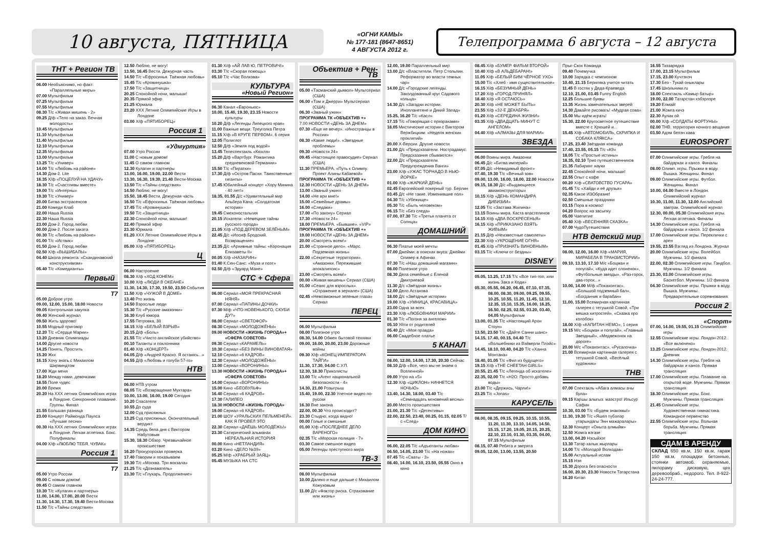10 августа, ПЯТНИЦА
«ОГНИ КАМЫ»
№ 177-181 (8647-8651)
4 АВГУСТА 2012 г.
Телепрограмма 6 августа – 12 августа
ТНТ + Регион ТВ
06.00 Необъяснимо, но факт: «Параллельные миры»
07.00 Мультфильм
07.25 Мультфильм
07.55 Мультфильм
08.30 Т/с «Живая мишень - 2»
09.25 Д/ф «Тело на заказ. Вечная молодость»
10.45 Мультфильм
11.10 Мультфильм
11.40 Мультфильм
12.10 Мультфильм
12.35 Мультфильм
13.00 Мультфильм
13.25 Т/с «Универ»
14.00 Т/с «Любовь на районе»
14.30 Дом-2. Lite
16.35 Х/ф «ПОЦЕЛУЙ НА УДАЧУ»
18.30 Т/с «Счастливы вместе»
19.00 Т/с «Интерны»
19.30 Т/с «Универ»
20.00 Битва экстрасенсов
21.00 Комеди Клаб
22.00 Наша Russia
22.30 Наша Russia
23.00 Дом-2. Город любви
00.00 Дом-2. После заката
00.30 Т/с «Любовь на районе»
01.00 Т/с «Иствик»
01.50 Дом-2. Город любви
02.50 Х/ф «ВЫШИБАЛЫ»
04.40 Школа ремонта: «Скандинавский конструктивизм»
05.40 Т/с «Комедианты»
Первый
Т7
05.00 Доброе утро
09.00, 12.00, 15.00, 18.00 Новости
09.05 Контрольная закупка
09.40 Женский журнал
09.50 Жить здорово!
10.55 Модный приговор
12.20 Т/с «Сердце Марии»
13.20 Дневник Олимпиады
14.00 Другие новости
14.25 Понять. Простить
15.20 Жкх
16.15 Хочу знать с Михаилом Ширвиндтом
17.00 Жди меня
18.20 Между нами, девочками
18.55 Поле чудес
20.00 Время
20.20 На XXX летних Олимпийских играх в Лондоне. Синхронное плавание. Группы. Финал
21.55 Большая разница
23.00 Концерт Раймонда Паулса «Лучшие песни»
00.30 На XXX летних Олимпийских играх в Лондоне. Легкая атлетика. Бокс. Полуфиналы
04.00 Х/ф «ЛЮБЛЮ ТЕБЯ, ЧУВАК»
Россия 1
Т7
05.00 Утро России
09.00 С новым домом!
09.45 О самом главном
10.30 Т/с «Кулагин и партнеры»
11.00, 14.00, 17.00, 20.00 Вести
11.30, 14.30, 17.30, 19.40 Вести-Москва
11.50 Т/с «Тайны следствия»
12.50 Люблю, не могу!
13.50, 16.45 Вести. Дежурная часть
14.50 Т/с «Ефросинья. Таёжная любовь»
15.45 Т/с «Кровинушка»
17.50 Т/с «Защитница»
20.25 Спокойной ночи, малыши!
20.35 Прямой эфир
21.25 Юрмала
23.20 XXX Летние Олимпийские Игры в Лондоне
03.00 Х/ф «ПЯТИБОРЕЦ»
Россия 1
«Удмуртия»
07.00 Утро России
11.00 С новым домом!
11.45 О самом главном
12.30 Кулагин и партнеры
13.00, 16.00, 19.00, 22.00 Вести
13.30, 16.30, 19.30, 21.40 Вести-Москва
13.50 Т/с «Тайны следствия»
14.50 Люблю, не могу!
15.50, 18.45 Вести. Дежурная часть
16.50 Т/с «Ефросинья. Таёжная любовь»
17.45 Т/с «Кровинушка»
19.50 Т/с «Защитница»
22.30 Спокойной ночи, малыши!
22.40 Прямой эфир
23.30 Юрмала
01.20 XXX Летние Олимпийские Игры в Лондоне
05.00 Х/ф «ПЯТИБОРЕЦ»
Ц
06.00 Настроение
08.30 Х/ф «ХОД КОНЕМ»
10.00 Х/ф «ЛЮДИ В ОКЕАНЕ»
11.30, 14.30, 17.30, 19.50, 23.50 События
11.50 Х/ф «ЧУЖОЙ В ДОМЕ»
13.40 Pro жизнь
14.50 Взрослые люди
15.30 Т/с «Русские амазонки»
16.30 Клуб юмора
17.55 Петровка, 38
18.15 Х/ф «БЕЛЫЙ ВЗРЫВ»
20.15 Д/ф «Боль»
21.55 Т/с «Чисто английское убийство»
00.10 Таланты и поклонники
01.40 Х/ф «КОНЦЕРТ»
04.05 Д/ф «Андрей Краско. Я остаюсь...»
04.55 Д/ф «Любовь и голуби 57-го»
НТВ
06.00 НТВ утром
08.05 Т/с «Возвращение Мухтара»
10.00, 13.00, 16.00, 19.00 Сегодня
10.20 Спасатели
10.55 До суда
12.00 Суд присяжных
13.25 Суд присяжных. Окончательный вердикт
14.35 Средь бела дня с Виктором Набутовым
15.30, 18.30 Обзор. Чрезвычайное происшествие
16.20 Прокурорская проверка
17.40 Говорим и показываем
19.30 Т/с «Москва. Три вокзала»
21.25 Т/с «Дознаватель»
23.30 Т/с «Глухарь. Продолжение»
01.30 Х/ф «АЙ ЛАВ Ю, ПЕТРОВИЧ!»
03.30 Т/с «Скорая помощь»
05.10 Т/с «Час Волкова»
КУЛЬТУРА
«Новый Регион»
06.30 Канал «Евроньюс»
10.00, 15.40, 19.30, 23.15 Новости культуры
10.20 Д/ф «Легенды Липецкого края»
11.00 Важные вещи: Треуголка Петра
11.15 Х/ф «В КРУГЕ ПЕРВОМ», 6 серия
12.05 Полиглот
12.50 Д/ф «Земля под водой»
13.45 Телеспектакль «Кюхля»
15.20 Д/ф «Вартбург. Романтика средневековой Германии»
15.50 Т/с «Пиратки»
17.30 Д/ф «Остров Пасхи. Таинственные гиганты»
17.45 Юбилейный концерт «Хору Минина - 40 лет!»
18.35, 01.55 Д/с «Удивительный мир Альбера Кана: «Солдатская история»
19.45 Смехоностальгия
20.15 Искатели: «Немецкие тайны русского города»
21.05 Х/ф «ПОД ДЕРЕВОМ ЗЕЛЁНЫМ»
22.45 Д/с «Иосиф Бродский. Возвращение»
23.35 Д/с «Архивные тайны: «Коронация Елизаветы II»
00.05 Х/ф «НАЗАРИН»
01.40 К.Сен-Санс. «Муза и поэт»
02.50 Д/ф «Эдуард Мане»
СТС + Сфера
06.00 Сериал «МОЯ ПРЕКРАСНАЯ НЯНЯ»
07.00 Сериал «ПАПИНЫ ДОЧКИ»
07.30 М/ф «ЧТО НОВЕНЬКОГО, СКУБИ ДУ?»
08.00 Сериал «СВЕТОФОР»
08.30 Сериал «МОЛОДОЖЁНЫ»
09.00 НОВОСТИ «ЖИЗНЬ ГОРОДА»+ «СФЕРА СОВЕТОВ»
09.30 Сериал «КАРАМЕЛЬ»
10.30 Сериал «БЕЗ ВИНЫ ВИНОВАТАЯ»
12.10 Сериал «6 КАДРОВ»
12.30 Сериал «МОЛОДОЖЁНЫ»
13.00 Сериал «ВОРОНИНЫ»
13.30 НОВОСТИ «ЖИЗНЬ ГОРОДА»+ «СФЕРА СОВЕТОВ»
14.00 Сериал «ВОРОНИНЫ»
15.00 Кино «БЕОВУЛЬФ»
16.40 Сериал «6 КАДРОВ»
17.30 ГАЛИЛЕО
18.30 НОВОСТИ «ЖИЗНЬ ГОРОДА»
19.00 Сериал «6 КАДРОВ»
21.00 ШОУ «УРАЛЬСКИХ ПЕЛЬМЕНЕЙ». КАК Я ПРОВЕЛ ЭТО
22.30 Сериал «ДАЁШЬ МОЛОДЁЖЬ!»
23.30 Сатирический альманах НЕРЕАЛЬНАЯ ИСТОРИЯ
00.00 Кино «НЕТЛАНДИЯ»
03.20 Кино «ДЕЛО №39»
05.25 М/ф «ХРАБРЫЙ ЗАЯЦ»
05.45 МУЗЫКА НА СТС
Объектив + Рен-ТВ
05.00 «Тасманский дьявол» Мультсериал (США)
06.00 «Том и Джерри» Мультсериал (США)
06.30 «Званый ужин»
ПРОГРАММА ТК «ОБЪЕКТИВ +»
7.00 НОВОСТИ «ДЕНЬ ЗА ДНЕМ»
07.30 «Еще не вечер». «Иностранцы в России»
08.30 «Какие люди!». «Звездные проблемы»
09.30 «Новости 24»
09.45 «Настоящее правосудие» Сериал (США)
11.30 ПРЕМЬЕРА. «Путь к Олимпу. Проект Алины Кабаевой»
ПРОГРАММА ТК «ОБЪЕКТИВ +»
12.30 НОВОСТИ «ДЕНЬ ЗА ДНЕМ»
13.00 «Званый ужин»
14.00 «Не ври мне!»
15.00 «Семейные драмы»
16.00 «Следаки»
17.00 «По закону» Сериал
17.30 «Новости 24»
18.00 ПРЕМЬЕРА. «Бывшие». «VIP»
ПРОГРАММА ТК «ОБЪЕКТИВ +»
19.00 НОВОСТИ «ДЕНЬ ЗА ДНЕМ»
20.00 «Смотреть всем!»
21.00 «Странное дело». «Марс. Подземная жизнь»
22.00 «Секретные территории». «Амазонки. Пережившие апокалипсис»
23.00 «Смотреть всем!»
00.00 «Живая мишень» Сериал (США)
01.00 «Сеанс для взрослых». «Отражение в зеркале» (США)
02.45 «Невозможные зеленые глаза» Сериал
ПЕРЕЦ
06.00 Мультфильм
08.00 Полезное утро
08.30, 14.00 Обмен бытовой техники
09.00, 16.00, 20.00, 23.00 Дорожные войны
09.30 Х/ф «КОНЕЦ ИМПЕРАТОРА ТАЙГИ»
11.30, 17.30, 04.00 С.У.П.
12.30, 18.30 Приколисты
13.00 Т/с «Агент национальной безопасности - 4»
14.30, 21.00 Розыгрыш
15.40, 19.00, 22.30 Улетное видео по-русски
16.30 Вне закона
22.00, 00.30 Что происходит?
23.30 Стыдно, когда видно!
00.00 Голые и смешные
01.00 Х/ф «ПОСЛЕДНЕЕ ДЕЛО ВАРЕНОГО»
02.35 Т/с «Морская полиция - 7»
03.30 Самое смешное видео
05.00 Легенды преступного мира
ТВ-3
08.00 Мультфильм
10.00 Далеко и еще дальше с Михаилом Кожуховым
11.00 Д/с «Фактор риска. Страхование или жизнь»
12.00, 19.00 Параллельный мир
13.00 Д/с «Властители. Петр Стольпин. Реформатор во власти темных чар»
14.00 Д/с «Городские легенды. Заколдованный круг Садового кольца»
14.30 Д/с «Загадки истории. Инопланетяне и Дикий Запад»
15.25, 16.20 Т/с «Касл»
17.15 Т/с «Говорящая с призраками»
18.05 Мистические истории с Виктором Вержбицким: «Неделя женских проклятий»
20.00 Х-Версии. Другие новости
21.00 Д/с «Предсказатели. Нострадамус. Предсказания сбываются»
22.00 Д/с «Предсказатели. Предупреждения Ванги»
23.00 Х/ф «УЖАС ТОРНАДО В НЬЮ-ЙОРКЕ»
01.00 Х/ф «ЖАРКИЙ ДЕНЬ»
02.45 Европейский покерный тур. Берлин
03.45 Д/с «Не такие. Изменившие пол»
04.30 Т/с «Убежище»
05.30 Т/с «Быть человеком»
06.15 Т/с «Без следа»
07.00, 07.30 Т/с «Третья планета от Солнца»
ДОМАШНИЙ
06.30 Платье моей мечты
07.00 Джейми: в поисках вкуса: Джейми Оливер в Афинах
07.30 Т/с «Наш домашний магазин»
08.00 Полезное утро
08.30 Дела семейные с Еленой Дмитриевой
11.30 Д/с «Звёздная жизнь»
12.00 Дело Астахова
18.00 Д/с «Звёздные истории»
19.00 Х/ф «УМНИЦА, КРАСАВИЦА»
23.00 Одна за всех
23.30 Х/ф «ЛЮБОВНИКИ МАРИИ»
01.30 Т/с «Погоня за ангелом»
05.10 Уйти от родителей
05.40 Д/с «Моя правда»
06.00 Свадебное платье
5 КАНАЛ
08.00, 12.00, 14.00, 17.30, 20.30 Сейчас
08.10 Д/ф «Все, чего мы не знаем о Вселенной»
09.00 Утро на «5»
12.30 Х/ф «ЦИКЛОН» НАЧНЕТСЯ НОЧЬЮ»
13.40, 14.30, 18.00, 03.40 Т/с «Семнадцать мгновений весны»
20.00 Место происшествия
21.00, 21.30 Т/с «Детективы»
22.00, 22.50, 23.40, 00.25, 01.15, 02.05 Т/с «След»
ДОМ КИНО
06.00, 22.05 Т/с «Адъютанты любви»
06.50, 14.05, 23.00 Т/с «На ножах»
07.45 Т/с «Сваты - 3»
08.40, 14.00, 16.10, 23.50, 05.55 Окно в кино
08.45 Х/ф «БУМЕР. ФИЛЬМ ВТОРОЙ»
10.40 Х/ф «В АЛЬДЕБАРАН!»
11.05 Х/ф «БЕЛЫЙ БИМ ЧЁРНОЕ УХО»
15.00 Т/с «Хлеб - имя существительное»
16.15 Х/ф «БЕЗУМНЫЙ ДЕНЬ»
17.20 Х/ф «ГОРОД ПРИНЯЛ»
18.40 Х/ф «Я ОСТАЮСЬ»
20.30 Х/ф «НЕ МОЖЕТ БЫТЬ»
23.55 Х/ф «32-Е ДЕКАБРЯ»
01.20 Х/ф «СЕРЕДИНА ЖИЗНИ»
03.35 Х/ф «ДВАДЦАТЬ МИНУТ С АНГЕЛОМ»
04.40 Х/ф «АЛМАЗЫ ДЛЯ МАРИИ»
ЗВЕЗДА
06.00 Воины мира. Амазонки
06.45 Д/с «Битва империй»
07.05 Д/с «Невидимый фронт»
07.40, 19.30 Т/с «Вечный зов»
09.00, 13.00, 16.00, 18.00, 22.00 Новости
09.15, 18.30 Д/с «Выдающиеся авиаконструкторы»
10.15 Х/ф «ДЕНЬ КОМАНДИРА ДИВИЗИИ»
12.05 Т/с «Застава Жилина»
13.15 Воины мира. Каста властелинов
14.15 Х/ф «ДВА ВОСКРЕСЕНЬЯ»
16.15 Х/ф «ПРИКАЗАНО ВЗЯТЬ ЖИВЫМ»
21.15 Д/ф «Неизвестные самолеты»
22.30 Х/ф «УКРОЩЕНИЕ ОГНЯ»
01.45 Х/ф «ПРИЗНАТЬ ВИНОВНЫМ»
03.15 Т/с «Ключи от бездны»
DISNEY
05.05, 13.25, 17.15 Т/с «Все тип-топ, или жизнь Зака и Коди»
05.30, 05.55, 06.20, 06.45, 07.10, 07.35, 08.00, 08.30, 09.00, 09.25, 09.55, 10.25, 10.55, 11.20, 11.45, 12.10, 12.35, 15.10, 15.35, 16.00, 16.25, 16.50, 02.25, 02.55, 03.20, 03.40, 04.05 Мультфильм
13.00, 01.35 Т/с «Настоящий Арон Стоун»
13.50, 23.50 Т/с «Дайте Санни шанс»
14.15, 17.40, 00.15, 04.40 Т/с «Волшебники из Вэйверли Плэйс»
14.45, 18.10, 00.40, 04.20 Т/с «Ханна Монтана»
18.40, 01.05 Т/с «Фил из будущего»
19.15 Х/ф «THE CHEETAH GIRLS»
20.55, 21.45 Т/с «Легенда об искателе»
22.35, 02.00 Т/с «Н2О: Просто добавь воды»
23.00 Т/с «Держись, Чарли!»
23.25 Т/с «Jonas»
КАРУСЕЛЬ
08.00, 08.35, 09.15, 09.25, 10.15, 10.55, 11.20, 11.30, 13.10, 14.05, 14.50, 15.15, 17.20, 19.05, 20.15, 20.25, 22.10, 23.10, 01.30, 03.35, 04.00, 07.15 Мультфильм
08.15, 07.40 Ребята и зверята
09.05, 12.00, 13.00, 13.55, 20.50
Прыг-Скок Команда
09.40 Почемучка
10.00 Зарядка с чемпионом
10.40, 21.15 Бериляка учится читать
11.45 В гостях у Деда-Краеведа
12.10, 21.00, 03.45 Funny English
12.25 Большие буквы
13.35 Жизнь замечательных зверей
14.30 Давайте рисовать! «Мудрая сова»
15.00 Мы идём играть!
15.30, 22.00 Кругосветное путешествие вместе с Хрюшей и...
15.45 Х/ф «АВТОМОБИЛЬ, СКРИПКА И СОБАКА КЛЯКСА»
17.25, 23.40 Звёздная команда
17.40, 23.55, 05.15 Т/с «К9»
18.05 Т/с «Простые истины»
18.35, 02.10 Трио путешественников
21.35 Лабиринт науки
22.45 Спокойной ночи, малыши!
22.55 Опыт с кофе
00.20 Х/ф «СВАТОВСТВО ГУСАРА»
01.45 Т/с «Хайди и её друзья»
02.35 Какое ИЗОбразие!
02.50 Смешные праздники
03.15 Пора в космос!
04.20 Вопрос на засыпку
05.00 Чаепитие
05.40 Х/ф «ВЕСЕННЯЯ СКАЗКА»
07.00 ЧудоПутешествия
НТВ детский мир
08.00, 12.00, 16.00 Х/ф «МАРИЯ, МИРАБЕЛА В ТРАНЗИСТОРИИ»
09.10, 13.10, 17.10 М/с «Боцман и попугай», «Куда идет слоненок», «Футбольные звезды», «Раз-горох, два-горох...»
10.00, 14.00 М/ф «Покахонтас», «Большой подземный бал», «Богданчик и барабан»
11.00, 15.00 Всемирная картинная галерея с тетушкой Совой, «Три мешка хитростей», «Сказка про колобок»
18.00 Х/ф «КАПИТАН НЕМО», 1 серия
19.15 М/с «Боцман и попугай», «Главный Звездный», «Медвежонок на дороге»
20.00 М/с «Покахонтас», «Русалочка»
21.00 Всемирная картинная галерея с тетушкой Совой, «Весёлый художник»
ТНВ
07.00 Спектакль «Абага алмасы ачы була»
09.15 Каршы алыгыз: маэстро! Ильсур Сафин
10.30, 03.00 Т/с «Будем знакомы!»
11.30, 19.30 Т/с «Яшел түбәләр утарындагы Энн мажаралары»
12.30 Концерт «Онытa алмыйм»
12.50 Жомга вэгазе
13.00, 04.20 Нэсыйхэт
13.30 Татар халык жырлары
14.00 Т/с «Молодой Волкодав»
15.00 Актуальный ислам
15.15 Нэп
15.30 Дорога без опасности
16.00, 20.30, 23.30 Новости Татарстана
16.20 Китап
16.55 Тиззарядка
17.00, 23.15 Мультфильм
17.15, 23.00 Кучтэнэч
17.30 Без - Тукай оныклары
17.45 Школьники.ru
18.00 Спектакль «Камыр батыр»
19.00, 22.00 Татарстан хэбэрлэре
19.20 Елмай!
21.00 Жомга кичэ
22.30 Аулак ой
00.00 Х/ф «СОЛДАТЫ ФОРТУНЫ»
02.00 ТНВ: территория ночного вещания
03.50 Адэм белэн хава
EUROSPORT
07.00 Олимпийские игры. Гребля на байдарках и каноэ. Финалы
08.00 Олимп. игры. Прыжки в воду. Вышка. Женщины. Финал
09.00 Олимпийские игры. Футбол. Женщины. Финал
10.00, 04.00 Вместе в Лондон. Олимпийский журнал
10.30, 11.00, 11.30, 12.00 Английский завтрак. Олимпийский журнал
12.30, 00.00, 05.30 Олимпийские игры. Легкая атлетика. Финалы
14.30 Олимпийские игры. Гребля на байдарках и каноэ. 1/2 финала
17.00 Олимпийские игры. Переклички с арен
19.55, 23.55 Взгляд из Лондона. Журнал
20.00 Олимпийские игры. Волейбол. Мужчины. 1/2 финала
22.00, 02.30 Олимпийские игры. Гандбол. Мужчины. 1/2 финала
23.30, 03.00 Олимпийские игры. Баскетбол. Мужчины. 1/2 финала
04.30 Олимпийские игры. Прыжки в воду. Вышка. Мужчины. Предварительные соревнования
Россия 2
«Спорт»
07.00, 14.00, 19.55, 01.15 Олимпийские игры
12.55 Олимпийские игры. Лондон-2012. «Все включено»
13.25 Олимпийские игры. Лондон-2012. Дневник
14.30 Олимпийские игры. Гребля на байдарках и каноэ. Прямая трансляция
17.00 Олимпийские игры. Плавание на открытой воде. Мужчины. Прямая трансляция
18.30 Олимпийские игры. Бокс. Мужчины. Прямая трансляция
21.45 Олимпийские игры. Художественная гимнастика. Командное первенство
22.55 Олимпийские игры. Вольная борьба. Мужчины. Прямая трансляция
СДАМ В АРЕНДУ
СКЛАД 650 кв.м, 150 кв.м, гараж 150 кв.м, площадки бетонные, стоянки автомоб. охраняемые, пилораму дисковую, цех деревообраб., недорого. Тел. 8-922-24-24-777.